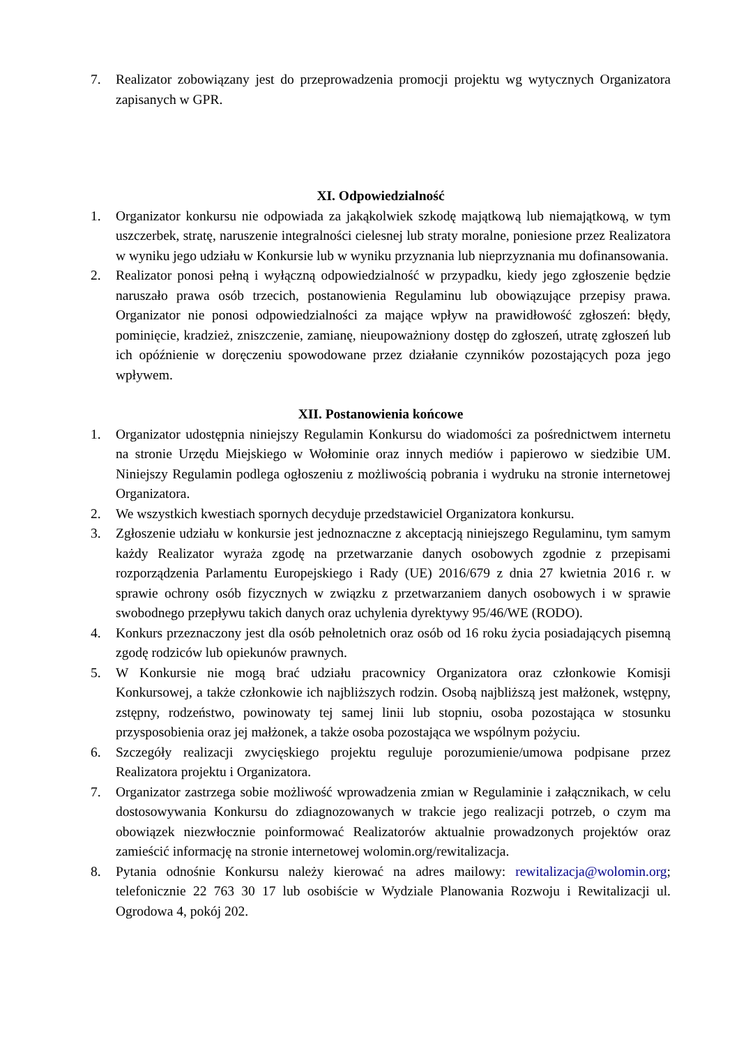7. Realizator zobowiązany jest do przeprowadzenia promocji projektu wg wytycznych Organizatora zapisanych w GPR.
XI. Odpowiedzialność
1. Organizator konkursu nie odpowiada za jakąkolwiek szkodę majątkową lub niemajątkową, w tym uszczerbek, stratę, naruszenie integralności cielesnej lub straty moralne, poniesione przez Realizatora w wyniku jego udziału w Konkursie lub w wyniku przyznania lub nieprzyznania mu dofinansowania.
2. Realizator ponosi pełną i wyłączną odpowiedzialność w przypadku, kiedy jego zgłoszenie będzie naruszało prawa osób trzecich, postanowienia Regulaminu lub obowiązujące przepisy prawa. Organizator nie ponosi odpowiedzialności za mające wpływ na prawidłowość zgłoszeń: błędy, pominięcie, kradzież, zniszczenie, zamianę, nieupoważniony dostęp do zgłoszeń, utratę zgłoszeń lub ich opóźnienie w doręczeniu spowodowane przez działanie czynników pozostających poza jego wpływem.
XII. Postanowienia końcowe
1. Organizator udostępnia niniejszy Regulamin Konkursu do wiadomości za pośrednictwem internetu na stronie Urzędu Miejskiego w Wołominie oraz innych mediów i papierowo w siedzibie UM. Niniejszy Regulamin podlega ogłoszeniu z możliwością pobrania i wydruku na stronie internetowej Organizatora.
2. We wszystkich kwestiach spornych decyduje przedstawiciel Organizatora konkursu.
3. Zgłoszenie udziału w konkursie jest jednoznaczne z akceptacją niniejszego Regulaminu, tym samym każdy Realizator wyraża zgodę na przetwarzanie danych osobowych zgodnie z przepisami rozporządzenia Parlamentu Europejskiego i Rady (UE) 2016/679 z dnia 27 kwietnia 2016 r. w sprawie ochrony osób fizycznych w związku z przetwarzaniem danych osobowych i w sprawie swobodnego przepływu takich danych oraz uchylenia dyrektywy 95/46/WE (RODO).
4. Konkurs przeznaczony jest dla osób pełnoletnich oraz osób od 16 roku życia posiadających pisemną zgodę rodziców lub opiekunów prawnych.
5. W Konkursie nie mogą brać udziału pracownicy Organizatora oraz członkowie Komisji Konkursowej, a także członkowie ich najbliższych rodzin. Osobą najbliższą jest małżonek, wstępny, zstępny, rodzeństwo, powinowaty tej samej linii lub stopniu, osoba pozostająca w stosunku przysposobienia oraz jej małżonek, a także osoba pozostająca we wspólnym pożyciu.
6. Szczegóły realizacji zwycięskiego projektu reguluje porozumienie/umowa podpisane przez Realizatora projektu i Organizatora.
7. Organizator zastrzega sobie możliwość wprowadzenia zmian w Regulaminie i załącznikach, w celu dostosowywania Konkursu do zdiagnozowanych w trakcie jego realizacji potrzeb, o czym ma obowiązek niezwłocznie poinformować Realizatorów aktualnie prowadzonych projektów oraz zamieścić informację na stronie internetowej wolomin.org/rewitalizacja.
8. Pytania odnośnie Konkursu należy kierować na adres mailowy: rewitalizacja@wolomin.org; telefonicznie 22 763 30 17 lub osobiście w Wydziale Planowania Rozwoju i Rewitalizacji ul. Ogrodowa 4, pokój 202.